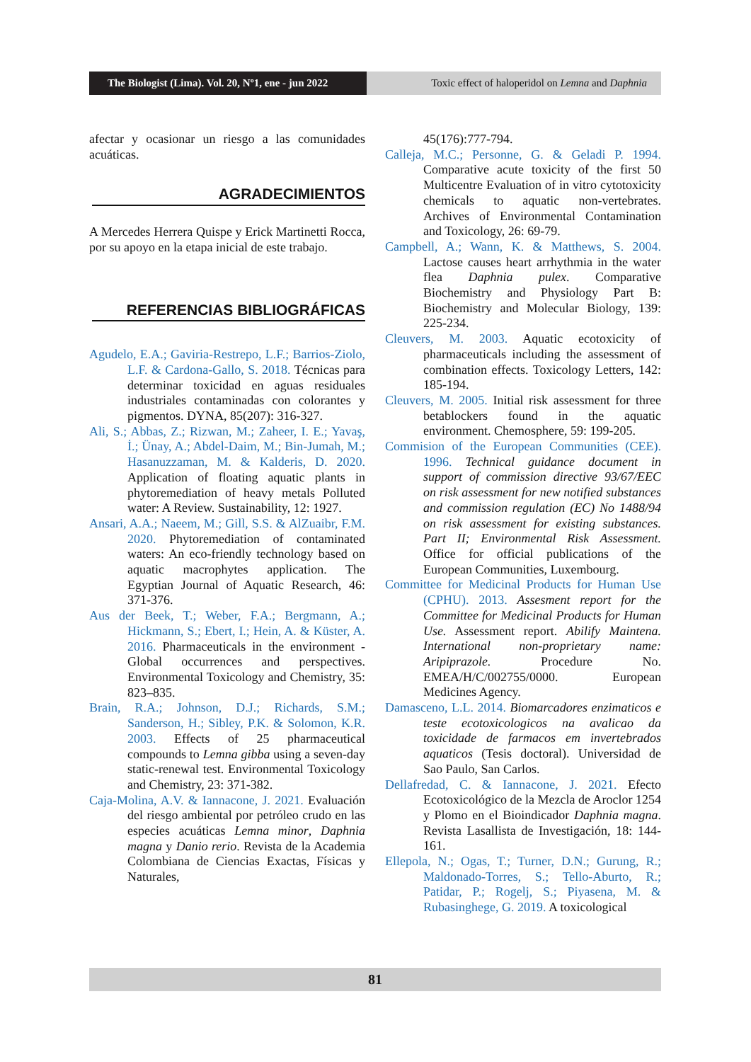The Biologist (Lima). Vol. 20, Nº1, ene - jun 2022
Toxic effect of haloperidol on Lemna and Daphnia
afectar y ocasionar un riesgo a las comunidades acuáticas.
AGRADECIMIENTOS
A Mercedes Herrera Quispe y Erick Martinetti Rocca, por su apoyo en la etapa inicial de este trabajo.
REFERENCIAS BIBLIOGRÁFICAS
Agudelo, E.A.; Gaviria-Restrepo, L.F.; Barrios-Ziolo, L.F. & Cardona-Gallo, S. 2018. Técnicas para determinar toxicidad en aguas residuales industriales contaminadas con colorantes y pigmentos. DYNA, 85(207): 316-327.
Ali, S.; Abbas, Z.; Rizwan, M.; Zaheer, I. E.; Yavaş, İ.; Ünay, A.; Abdel-Daim, M.; Bin-Jumah, M.; Hasanuzzaman, M. & Kalderis, D. 2020. Application of floating aquatic plants in phytoremediation of heavy metals Polluted water: A Review. Sustainability, 12: 1927.
Ansari, A.A.; Naeem, M.; Gill, S.S. & AlZuaibr, F.M. 2020. Phytoremediation of contaminated waters: An eco-friendly technology based on aquatic macrophytes application. The Egyptian Journal of Aquatic Research, 46: 371-376.
Aus der Beek, T.; Weber, F.A.; Bergmann, A.; Hickmann, S.; Ebert, I.; Hein, A. & Küster, A. 2016. Pharmaceuticals in the environment - Global occurrences and perspectives. Environmental Toxicology and Chemistry, 35: 823–835.
Brain, R.A.; Johnson, D.J.; Richards, S.M.; Sanderson, H.; Sibley, P.K. & Solomon, K.R. 2003. Effects of 25 pharmaceutical compounds to Lemna gibba using a seven-day static-renewal test. Environmental Toxicology and Chemistry, 23: 371-382.
Caja-Molina, A.V. & Iannacone, J. 2021. Evaluación del riesgo ambiental por petróleo crudo en las especies acuáticas Lemna minor, Daphnia magna y Danio rerio. Revista de la Academia Colombiana de Ciencias Exactas, Físicas y Naturales,
45(176):777-794.
Calleja, M.C.; Personne, G. & Geladi P. 1994. Comparative acute toxicity of the first 50 Multicentre Evaluation of in vitro cytotoxicity chemicals to aquatic non-vertebrates. Archives of Environmental Contamination and Toxicology, 26: 69-79.
Campbell, A.; Wann, K. & Matthews, S. 2004. Lactose causes heart arrhythmia in the water flea Daphnia pulex. Comparative Biochemistry and Physiology Part B: Biochemistry and Molecular Biology, 139: 225-234.
Cleuvers, M. 2003. Aquatic ecotoxicity of pharmaceuticals including the assessment of combination effects. Toxicology Letters, 142: 185-194.
Cleuvers, M. 2005. Initial risk assessment for three betablockers found in the aquatic environment. Chemosphere, 59: 199-205.
Commision of the European Communities (CEE). 1996. Technical guidance document in support of commission directive 93/67/EEC on risk assessment for new notified substances and commission regulation (EC) No 1488/94 on risk assessment for existing substances. Part II; Environmental Risk Assessment. Office for official publications of the European Communities, Luxembourg.
Committee for Medicinal Products for Human Use (CPHU). 2013. Assesment report for the Committee for Medicinal Products for Human Use. Assessment report. Abilify Maintena. International non-proprietary name: Aripiprazole. Procedure No. EMEA/H/C/002755/0000. European Medicines Agency.
Damasceno, L.L. 2014. Biomarcadores enzimaticos e teste ecotoxicologicos na avalicao da toxicidade de farmacos em invertebrados aquaticos (Tesis doctoral). Universidad de Sao Paulo, San Carlos.
Dellafredad, C. & Iannacone, J. 2021. Efecto Ecotoxicológico de la Mezcla de Aroclor 1254 y Plomo en el Bioindicador Daphnia magna. Revista Lasallista de Investigación, 18: 144-161.
Ellepola, N.; Ogas, T.; Turner, D.N.; Gurung, R.; Maldonado-Torres, S.; Tello-Aburto, R.; Patidar, P.; Rogelj, S.; Piyasena, M. & Rubasinghege, G. 2019. A toxicological
81